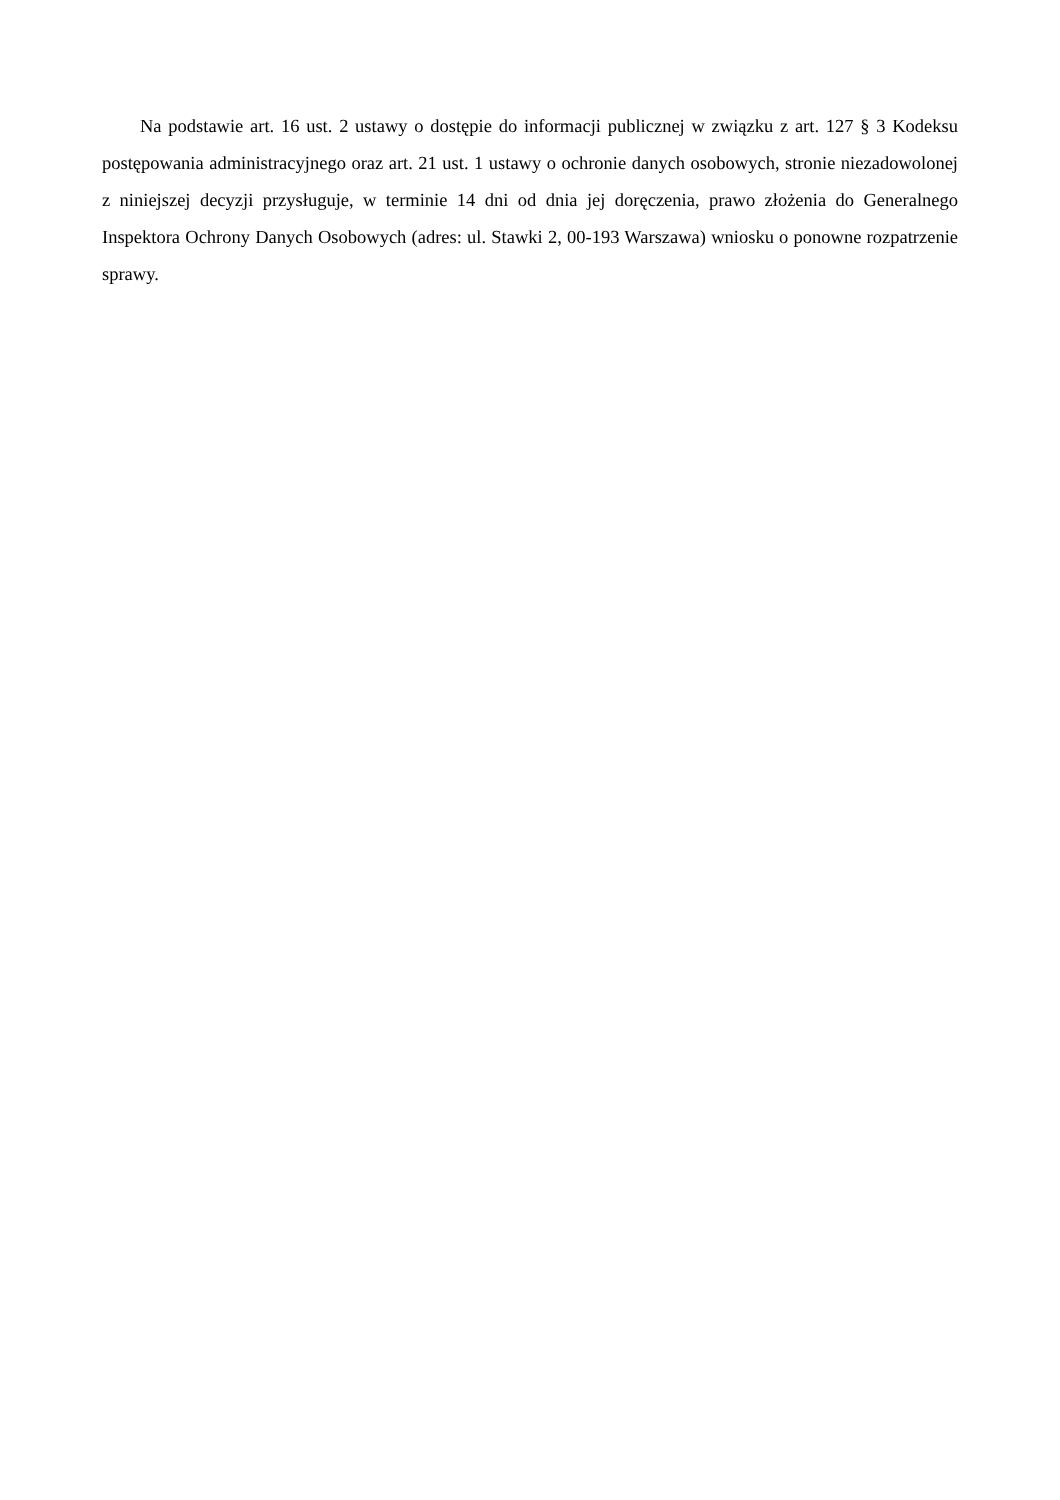Na podstawie art. 16 ust. 2 ustawy o dostępie do informacji publicznej w związku z art. 127 § 3 Kodeksu postępowania administracyjnego oraz art. 21 ust. 1 ustawy o ochronie danych osobowych, stronie niezadowolonej z niniejszej decyzji przysługuje, w terminie 14 dni od dnia jej doręczenia, prawo złożenia do Generalnego Inspektora Ochrony Danych Osobowych (adres: ul. Stawki 2, 00-193 Warszawa) wniosku o ponowne rozpatrzenie sprawy.